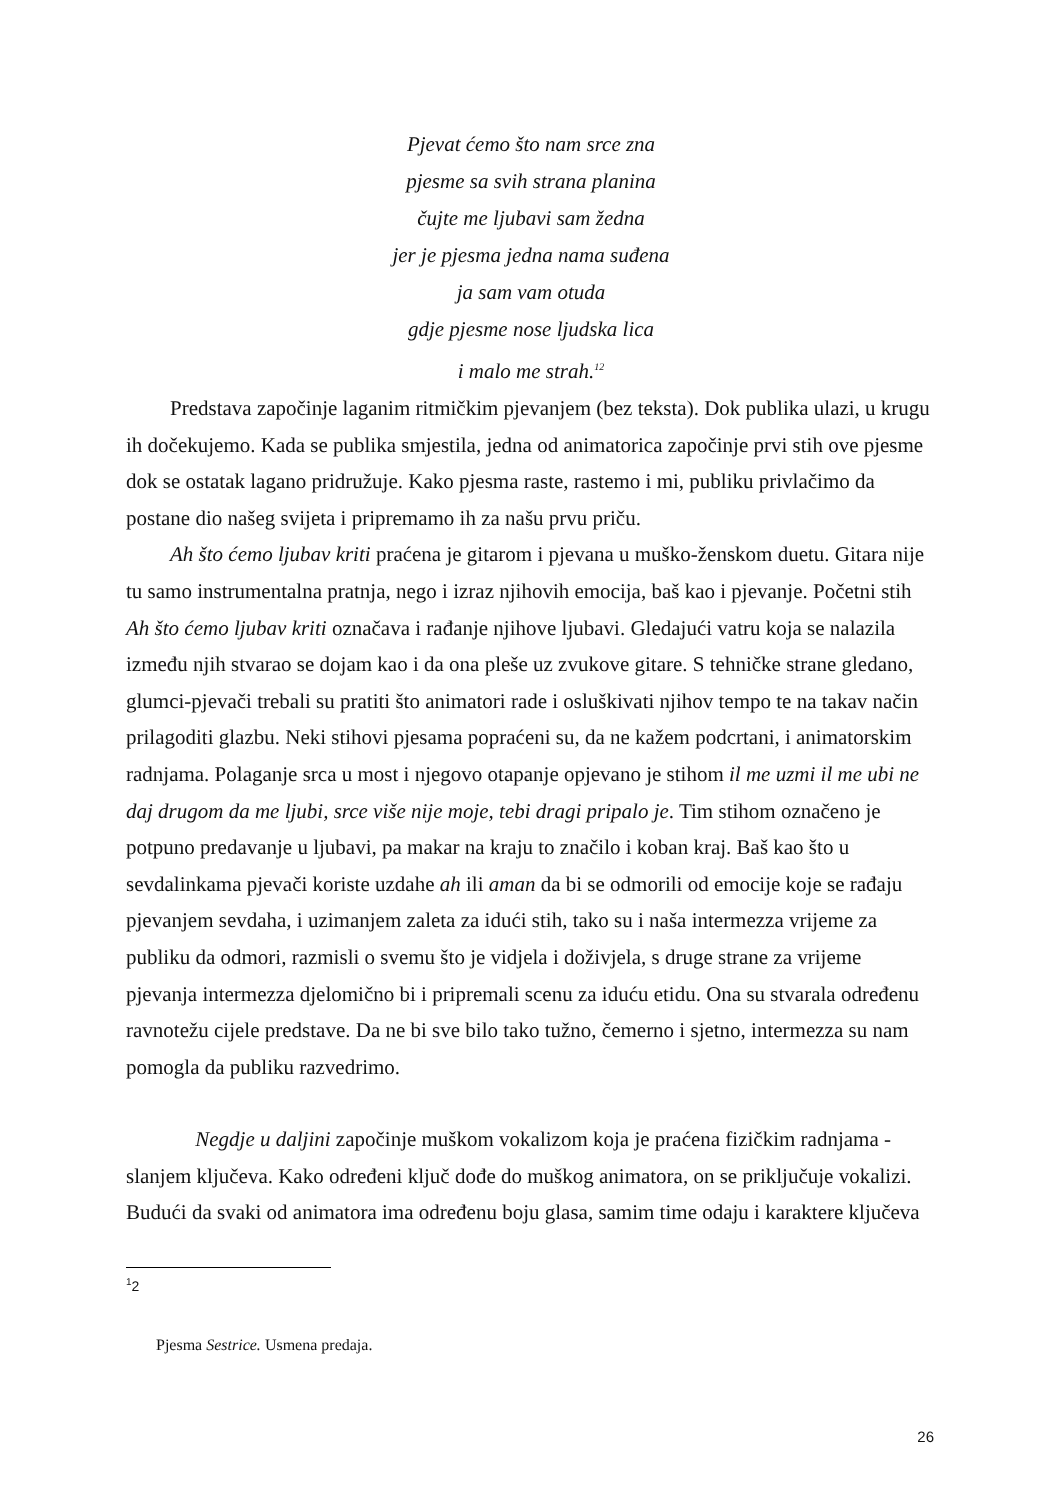Pjevat ćemo što nam srce zna
pjesme sa svih strana planina
čujte me ljubavi sam žedna
jer je pjesma jedna nama suđena
ja sam vam otuda
gdje pjesme nose ljudska lica
i malo me strah.<sup>12</sup>
Predstava započinje laganim ritmičkim pjevanjem (bez teksta). Dok publika ulazi, u krugu ih dočekujemo. Kada se publika smjestila, jedna od animatorica započinje prvi stih ove pjesme dok se ostatak lagano pridružuje. Kako pjesma raste, rastemo i mi, publiku privlačimo da postane dio našeg svijeta i pripremamo ih za našu prvu priču.
Ah što ćemo ljubav kriti praćena je gitarom i pjevana u muško-ženskom duetu. Gitara nije tu samo instrumentalna pratnja, nego i izraz njihovih emocija, baš kao i pjevanje. Početni stih Ah što ćemo ljubav kriti označava i rađanje njihove ljubavi. Gledajući vatru koja se nalazila između njih stvarao se dojam kao i da ona pleše uz zvukove gitare. S tehničke strane gledano, glumci-pjevači trebali su pratiti što animatori rade i osluškivati njihov tempo te na takav način prilagoditi glazbu. Neki stihovi pjesama popraćeni su, da ne kažem podcrtani, i animatorskim radnjama. Polaganje srca u most i njegovo otapanje opjevano je stihom il me uzmi il me ubi ne daj drugom da me ljubi, srce više nije moje, tebi dragi pripalo je. Tim stihom označeno je potpuno predavanje u ljubavi, pa makar na kraju to značilo i koban kraj. Baš kao što u sevdalinkama pjevači koriste uzdahe ah ili aman da bi se odmorili od emocije koje se rađaju pjevanjem sevdaha, i uzimanjem zaleta za idući stih, tako su i naša intermezza vrijeme za publiku da odmori, razmisli o svemu što je vidjela i doživjela, s druge strane za vrijeme pjevanja intermezza djelomično bi i pripremali scenu za iduću etidu. Ona su stvarala određenu ravnotežu cijele predstave. Da ne bi sve bilo tako tužno, čemerno i sjetno, intermezza su nam pomogla da publiku razvedrimo.
Negdje u daljini započinje muškom vokalizom koja je praćena fizičkim radnjama - slanjem ključeva. Kako određeni ključ dođe do muškog animatora, on se priključuje vokalizi. Budući da svaki od animatora ima određenu boju glasa, samim time odaju i karaktere ključeva
<sup>1</sup> 2
Pjesma Sestrice. Usmena predaja.
26